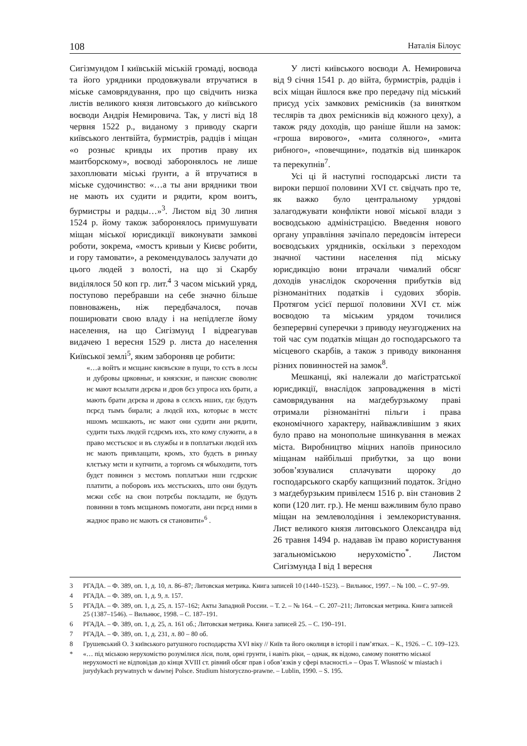108 Наталія Білоус
Сигізмундом I київській міській громаді, воєвода та його урядники продовжували втручатися в міське самоврядування, про що свідчить низка листів великого князя литовського до київського воєводи Андрія Немировича. Так, у листі від 18 червня 1522 р., виданому з приводу скарги київського лентвійта, бурмистрів, радців і міщан «о розныє кривды их против праву их маитборскому», воєводі заборонялось не лише захоплювати міські ґрунти, а й втручатися в міське судочинство: «…а ты ани врядники твои не мають их судити и рядити, кром воитъ, бурмистры и радцы…»<sup>3</sup>. Листом від 30 липня 1524 р. йому також заборонялось примушувати міщан міської юрисдикції виконувати замкові роботи, зокрема, «мостъ кривыи у Києвє робити, и гору тамовати», а рекомендувалось залучати до цього людей з волості, на що зі Скарбу виділялося 50 коп гр. лит.<sup>4</sup> З часом міський уряд, поступово перебравши на себе значно більше повноважень, ніж передбачалося, почав поширювати свою владу і на непідлегле йому населення, на що Сигізмунд I відреагував видачею 1 вересня 1529 р. листа до населення Київської землі<sup>5</sup>, яким забороняв це робити:
«…а войтъ и мєщанє києвъские в пущи, то єстъ в лєсы и дубровы црковныє, и князскиє, и панскиє своволнє нє мают всылати дєрєва и дров бєз упроса ихъ брати, а мають брати дєрєва и дрова в сєлєхъ нших, гдє будуть пєрєд тымъ бирали; а людєй ихъ, которыє в мєстє ншомъ мєшкають, нє мают они судити ани рядити, судити тыхъ людєй гсдрємъ ихъ, хто кому служити, а в право мєстъскоє и въ службы и в поплатъки людєй ихъ нє мають привлащати, кромъ, хто будєть в ринъку клєтъку мєти и купчити, а торгомъ ся ѡбыходити, тотъ будєт повинєн з мєстомъ поплатъки нши гсдрскиє платити, а поборовъ ихъ мєстъскихъ, што они будуть мєжи сєбє на свои потрєбы покладати, не будуть повинни в томъ мєщаномъ помогати, ани пєрєд ними в жадноє право нє мають ся становити»<sup>6</sup> .
У листі київського воєводи А. Немировича від 9 січня 1541 р. до війта, бурмистрів, радців і всіх міщан йшлося вже про передачу під міський присуд усіх замкових ремісників (за винятком теслярів та двох ремісників від кожного цеху), а також ряду доходів, що раніше йшли на замок: «гроша вирового», «мита соляного», «мита рибного», «повечщини», податків від шинкарок та перекупнів<sup>7</sup>.
Усі ці й наступні господарські листи та вироки першої половини XVI ст. свідчать про те, як важко було центральному урядові залагоджувати конфлікти нової міської влади з воєводською адміністрацією. Введення нового органу управління зачіпало передовсім інтереси воєводських урядників, оскільки з переходом значної частини населення під міську юрисдикцію вони втрачали чималий обсяг доходів унаслідок скорочення прибутків від різноманітних податків і судових зборів. Протягом усієї першої половини XVI ст. між воєводою та міським урядом точилися безперервні суперечки з приводу неузгоджених на той час сум податків міщан до господарського та місцевого скарбів, а також з приводу виконання різних повинностей на замок<sup>8</sup>.
Мешканці, які належали до маґістратської юрисдикції, внаслідок запровадження в місті самоврядування на маґдебурзькому праві отримали різноманітні пільги і права економічного характеру, найважливішим з яких було право на монопольне шинкування в межах міста. Виробництво міцних напоїв приносило міщанам найбільші прибутки, за що вони зобов’язувалися сплачувати щороку до господарського скарбу капщизний податок. Згідно з маґдебурзьким привілеєм 1516 р. він становив 2 копи (120 лит. гр.). Не менш важливим було право міщан на землеволодіння і землекористування. Лист великого князя литовського Олександра від 26 травня 1494 р. надавав їм право користування загальноміською нерухомістю<sup>*</sup>. Листом Сигізмунда I від 1 вересня
3 РГАДА. – Ф. 389, оп. 1, д. 10, л. 86–87; Литовская метрика. Книга записей 10 (1440–1523). – Вильнюс, 1997. – № 100. – С. 97–99.
4 РГАДА. – Ф. 389, оп. 1, д. 9, л. 157.
5 РГАДА. – Ф. 389, оп. 1, д. 25, л. 157–162; Акты Западной России. – Т. 2. – № 164. – С. 207–211; Литовская метрика. Книга записей 25 (1387–1546). – Вильнюс, 1998. – С. 187–191.
6 РГАДА. – Ф. 389, оп. 1, д. 25, л. 161 об.; Литовская метрика. Книга записей 25. – С. 190–191.
7 РГАДА. – Ф. 389, оп. 1, д. 231, л. 80 – 80 об.
8 Грушевський О. З київського ратушного господарства XVI віку // Київ та його околиця в історії і пам’ятках. – К., 1926. – С. 109–123.
* «… під міською нерухомістю розумілися ліси, поля, орні грунти, і навіть ріки, – однак, як відомо, самому поняттю міської нерухомості не відповідав до кінця XVIII ст. рівний обсяг прав і обов’язків у сфері власності.» – Opas T. Własność w miastach i jurydykach prywatnych w dawnej Polsce. Studium historyczno-prawne. – Lublin, 1990. – S. 195.